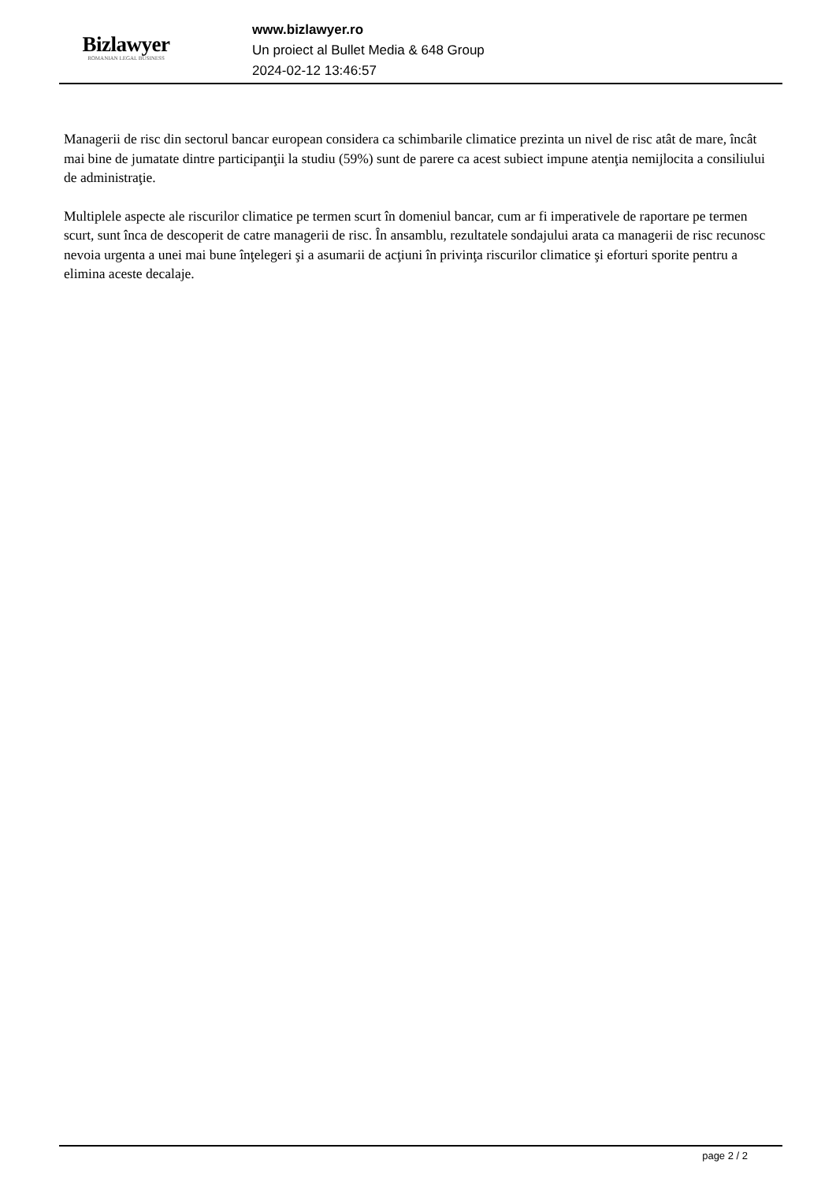Bizlawyer
ROMANIAN LEGAL BUSINESS
www.bizlawyer.ro
Un proiect al Bullet Media & 648 Group
2024-02-12 13:46:57
Managerii de risc din sectorul bancar european considera ca schimbarile climatice prezinta un nivel de risc atât de mare, încât mai bine de jumatate dintre participanţii la studiu (59%) sunt de parere ca acest subiect impune atenţia nemijlocita a consiliului de administraţie.
Multiplele aspecte ale riscurilor climatice pe termen scurt în domeniul bancar, cum ar fi imperativele de raportare pe termen scurt, sunt înca de descoperit de catre managerii de risc. În ansamblu, rezultatele sondajului arata ca managerii de risc recunosc nevoia urgenta a unei mai bune înţelegeri şi a asumarii de acţiuni în privinţa riscurilor climatice şi eforturi sporite pentru a elimina aceste decalaje.
page 2 / 2